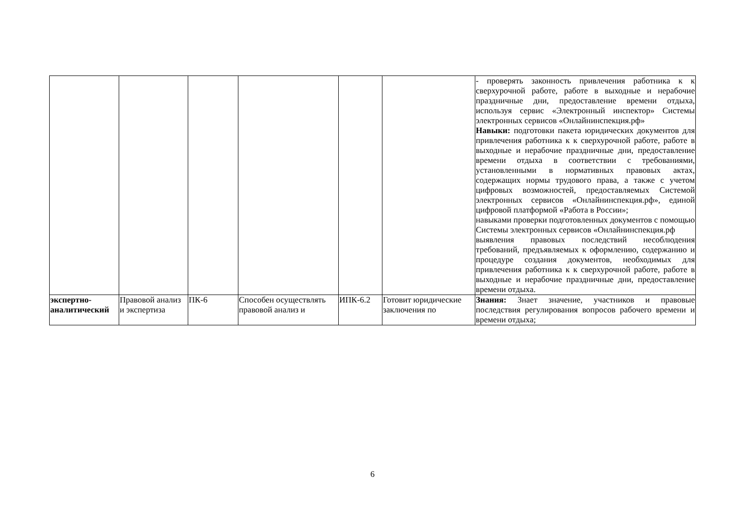| | | | | | | - проверять законность привлечения работника к к сверхурочной работе, работе в выходные и нерабочие праздничные дни, предоставление времени отдыха, используя сервис «Электронный инспектор» Системы электронных сервисов «Онлайнинспекция.рф» Навыки: подготовки пакета юридических документов для привлечения работника к к сверхурочной работе, работе в выходные и нерабочие праздничные дни, предоставление времени отдыха в соответствии с требованиями, установленными в нормативных правовых актах, содержащих нормы трудового права, а также с учетом цифровых возможностей, предоставляемых Системой электронных сервисов «Онлайнинспекция.рф», единой цифровой платформой «Работа в России»; навыками проверки подготовленных документов с помощью Системы электронных сервисов «Онлайнинспекция.рф выявления правовых последствий несоблюдения требований, предъявляемых к оформлению, содержанию и процедуре создания документов, необходимых для привлечения работника к к сверхурочной работе, работе в выходные и нерабочие праздничные дни, предоставление времени отдыха. |
| экспертно-аналитический | Правовой анализ и экспертиза | ПК-6 | Способен осуществлять правовой анализ и | ИПК-6.2 | Готовит юридические заключения по | Знания: Знает значение, участников и правовые последствия регулирования вопросов рабочего времени и времени отдыха; |
6